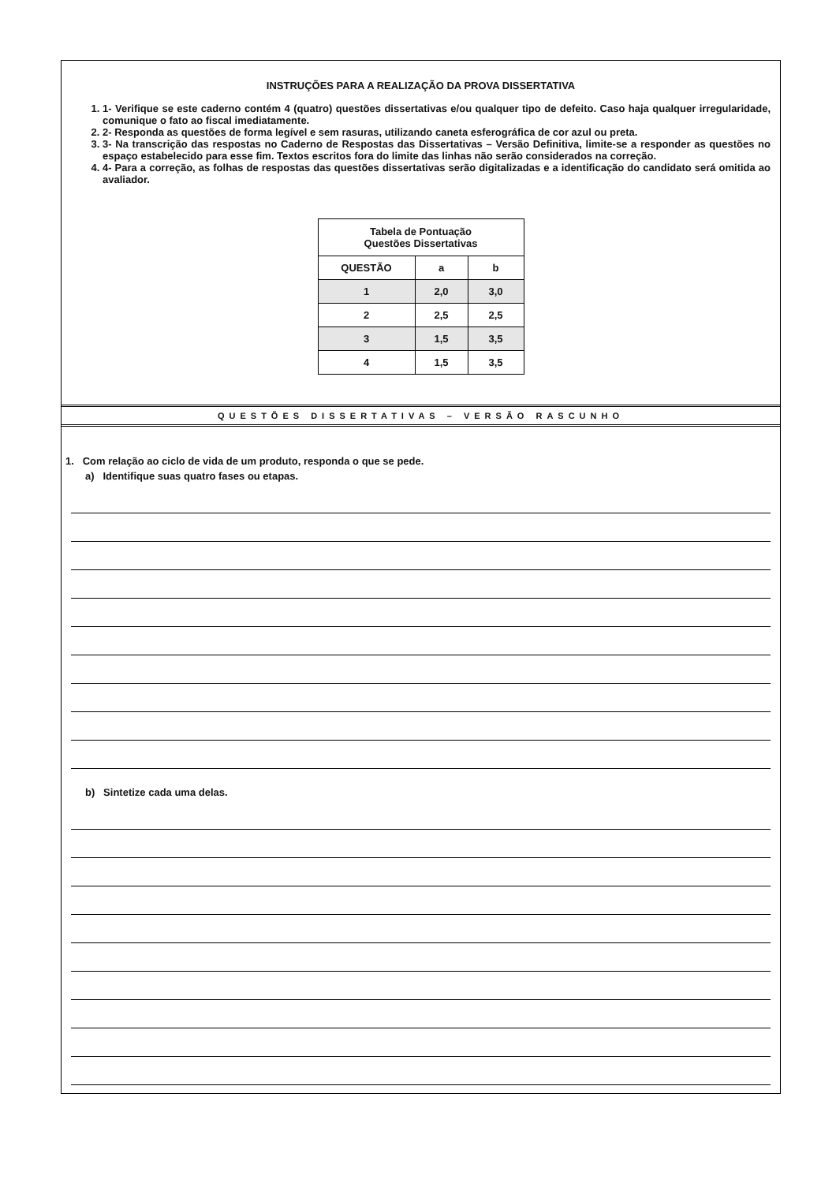INSTRUÇÕES PARA A REALIZAÇÃO DA PROVA DISSERTATIVA
1. 1- Verifique se este caderno contém 4 (quatro) questões dissertativas e/ou qualquer tipo de defeito. Caso haja qualquer irregularidade, comunique o fato ao fiscal imediatamente.
2. 2- Responda as questões de forma legível e sem rasuras, utilizando caneta esferográfica de cor azul ou preta.
3. 3- Na transcrição das respostas no Caderno de Respostas das Dissertativas – Versão Definitiva, limite-se a responder as questões no espaço estabelecido para esse fim. Textos escritos fora do limite das linhas não serão considerados na correção.
4. 4- Para a correção, as folhas de respostas das questões dissertativas serão digitalizadas e a identificação do candidato será omitida ao avaliador.
| Tabela de Pontuação Questões Dissertativas | | |
| --- | --- | --- |
| QUESTÃO | a | b |
| 1 | 2,0 | 3,0 |
| 2 | 2,5 | 2,5 |
| 3 | 1,5 | 3,5 |
| 4 | 1,5 | 3,5 |
QUESTÕES DISSERTATIVAS – VERSÃO RASCUNHO
1. Com relação ao ciclo de vida de um produto, responda o que se pede.
a) Identifique suas quatro fases ou etapas.
b) Sintetize cada uma delas.